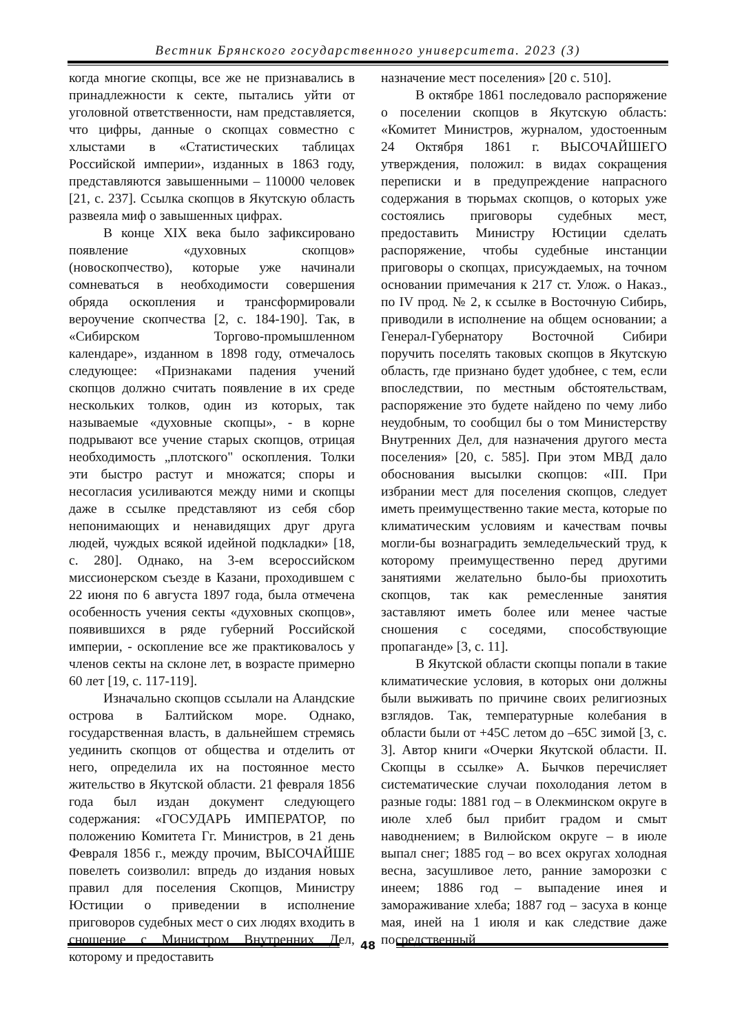Вестник Брянского государственного университета. 2023 (3)
когда многие скопцы, все же не признавались в принадлежности к секте, пытались уйти от уголовной ответственности, нам представляется, что цифры, данные о скопцах совместно с хлыстами в «Статистических таблицах Российской империи», изданных в 1863 году, представляются завышенными – 110000 человек [21, с. 237]. Ссылка скопцов в Якутскую область развеяла миф о завышенных цифрах.
В конце XIX века было зафиксировано появление «духовных скопцов» (новоскопчество), которые уже начинали сомневаться в необходимости совершения обряда оскопления и трансформировали вероучение скопчества [2, с. 184-190]. Так, в «Сибирском Торгово-промышленном календаре», изданном в 1898 году, отмечалось следующее: «Признаками падения учений скопцов должно считать появление в их среде нескольких толков, один из которых, так называемые «духовные скопцы», - в корне подрывают все учение старых скопцов, отрицая необходимость „плотского" оскопления. Толки эти быстро растут и множатся; споры и несогласия усиливаются между ними и скопцы даже в ссылке представляют из себя сбор непонимающих и ненавидящих друг друга людей, чуждых всякой идейной подкладки» [18, с. 280]. Однако, на 3-ем всероссийском миссионерском съезде в Казани, проходившем с 22 июня по 6 августа 1897 года, была отмечена особенность учения секты «духовных скопцов», появившихся в ряде губерний Российской империи, - оскопление все же практиковалось у членов секты на склоне лет, в возрасте примерно 60 лет [19, с. 117-119].
Изначально скопцов ссылали на Аландские острова в Балтийском море. Однако, государственная власть, в дальнейшем стремясь уединить скопцов от общества и отделить от него, определила их на постоянное место жительство в Якутской области. 21 февраля 1856 года был издан документ следующего содержания: «ГОСУДАРЬ ИМПЕРАТОР, по положению Комитета Гг. Министров, в 21 день Февраля 1856 г., между прочим, ВЫСОЧАЙШЕ повелеть соизволил: впредь до издания новых правил для поселения Скопцов, Министру Юстиции о приведении в исполнение приговоров судебных мест о сих людях входить в сношение с Министром Внутренних Дел, которому и предоставить
назначение мест поселения» [20 с. 510].
В октябре 1861 последовало распоряжение о поселении скопцов в Якутскую область: «Комитет Министров, журналом, удостоенным 24 Октября 1861 г. ВЫСОЧАЙШЕГО утверждения, положил: в видах сокращения переписки и в предупреждение напрасного содержания в тюрьмах скопцов, о которых уже состоялись приговоры судебных мест, предоставить Министру Юстиции сделать распоряжение, чтобы судебные инстанции приговоры о скопцах, присуждаемых, на точном основании примечания к 217 ст. Улож. о Наказ., по IV прод. № 2, к ссылке в Восточную Сибирь, приводили в исполнение на общем основании; а Генерал-Губернатору Восточной Сибири поручить поселять таковых скопцов в Якутскую область, где признано будет удобнее, с тем, если впоследствии, по местным обстоятельствам, распоряжение это будете найдено по чему либо неудобным, то сообщил бы о том Министерству Внутренних Дел, для назначения другого места поселения» [20, с. 585]. При этом МВД дало обоснования высылки скопцов: «III. При избрании мест для поселения скопцов, следует иметь преимущественно такие места, которые по климатическим условиям и качествам почвы могли-бы вознаградить земледельческий труд, к которому преимущественно перед другими занятиями желательно было-бы приохотить скопцов, так как ремесленные занятия заставляют иметь более или менее частые сношения с соседями, способствующие пропаганде» [3, с. 11].
В Якутской области скопцы попали в такие климатические условия, в которых они должны были выживать по причине своих религиозных взглядов. Так, температурные колебания в области были от +45С летом до –65С зимой [3, с. 3]. Автор книги «Очерки Якутской области. II. Скопцы в ссылке» А. Бычков перечисляет систематические случаи похолодания летом в разные годы: 1881 год – в Олекминском округе в июле хлеб был прибит градом и смыт наводнением; в Вилюйском округе – в июле выпал снег; 1885 год – во всех округах холодная весна, засушливое лето, ранние заморозки с инеем; 1886 год – выпадение инея и замораживание хлеба; 1887 год – засуха в конце мая, иней на 1 июля и как следствие даже посредственный
48